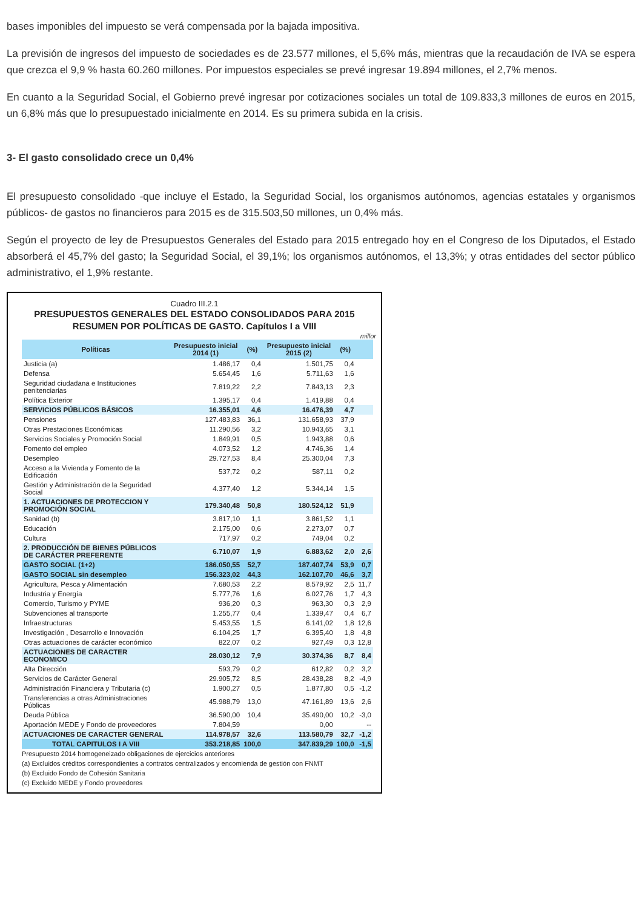bases imponibles del impuesto se verá compensada por la bajada impositiva.
La previsión de ingresos del impuesto de sociedades es de 23.577 millones, el 5,6% más, mientras que la recaudación de IVA se espera que crezca el 9,9 % hasta 60.260 millones. Por impuestos especiales se prevé ingresar 19.894 millones, el 2,7% menos.
En cuanto a la Seguridad Social, el Gobierno prevé ingresar por cotizaciones sociales un total de 109.833,3 millones de euros en 2015, un 6,8% más que lo presupuestado inicialmente en 2014. Es su primera subida en la crisis.
3- El gasto consolidado crece un 0,4%
El presupuesto consolidado -que incluye el Estado, la Seguridad Social, los organismos autónomos, agencias estatales y organismos públicos- de gastos no financieros para 2015 es de 315.503,50 millones, un 0,4% más.
Según el proyecto de ley de Presupuestos Generales del Estado para 2015 entregado hoy en el Congreso de los Diputados, el Estado absorberá el 45,7% del gasto; la Seguridad Social, el 39,1%; los organismos autónomos, el 13,3%; y otras entidades del sector público administrativo, el 1,9% restante.
Cuadro III.2.1
PRESUPUESTOS GENERALES DEL ESTADO CONSOLIDADOS PARA 2015
RESUMEN POR POLÍTICAS DE GASTO. Capítulos I a VIII
millor
| Políticas | Presupuesto inicial 2014 (1) | (%) | Presupuesto inicial 2015 (2) | (%) | |
| --- | --- | --- | --- | --- | --- |
| Justicia (a) | 1.486,17 | 0,4 | 1.501,75 | 0,4 | |
| Defensa | 5.654,45 | 1,6 | 5.711,63 | 1,6 | |
| Seguridad ciudadana e Instituciones penitenciarias | 7.819,22 | 2,2 | 7.843,13 | 2,3 | |
| Política Exterior | 1.395,17 | 0,4 | 1.419,88 | 0,4 | |
| SERVICIOS PÚBLICOS BÁSICOS | 16.355,01 | 4,6 | 16.476,39 | 4,7 | |
| Pensiones | 127.483,83 | 36,1 | 131.658,93 | 37,9 | |
| Otras Prestaciones Económicas | 11.290,56 | 3,2 | 10.943,65 | 3,1 | |
| Servicios Sociales y Promoción Social | 1.849,91 | 0,5 | 1.943,88 | 0,6 | |
| Fomento del empleo | 4.073,52 | 1,2 | 4.746,36 | 1,4 | |
| Desempleo | 29.727,53 | 8,4 | 25.300,04 | 7,3 | |
| Acceso a la Vivienda y Fomento de la Edificación | 537,72 | 0,2 | 587,11 | 0,2 | |
| Gestión y Administración de la Seguridad Social | 4.377,40 | 1,2 | 5.344,14 | 1,5 | |
| 1. ACTUACIONES DE PROTECCION Y PROMOCIÓN SOCIAL | 179.340,48 | 50,8 | 180.524,12 | 51,9 | |
| Sanidad (b) | 3.817,10 | 1,1 | 3.861,52 | 1,1 | |
| Educación | 2.175,00 | 0,6 | 2.273,07 | 0,7 | |
| Cultura | 717,97 | 0,2 | 749,04 | 0,2 | |
| 2. PRODUCCIÓN DE BIENES PÚBLICOS DE CARÁCTER PREFERENTE | 6.710,07 | 1,9 | 6.883,62 | 2,0 | 2,6 |
| GASTO SOCIAL (1+2) | 186.050,55 | 52,7 | 187.407,74 | 53,9 | 0,7 |
| GASTO SOCIAL sin desempleo | 156.323,02 | 44,3 | 162.107,70 | 46,6 | 3,7 |
| Agricultura, Pesca y Alimentación | 7.680,53 | 2,2 | 8.579,92 | 2,5 | 11,7 |
| Industria y Energía | 5.777,76 | 1,6 | 6.027,76 | 1,7 | 4,3 |
| Comercio, Turismo y PYME | 936,20 | 0,3 | 963,30 | 0,3 | 2,9 |
| Subvenciones al transporte | 1.255,77 | 0,4 | 1.339,47 | 0,4 | 6,7 |
| Infraestructuras | 5.453,55 | 1,5 | 6.141,02 | 1,8 | 12,6 |
| Investigación , Desarrollo e Innovación | 6.104,25 | 1,7 | 6.395,40 | 1,8 | 4,8 |
| Otras actuaciones de carácter económico | 822,07 | 0,2 | 927,49 | 0,3 | 12,8 |
| ACTUACIONES DE CARACTER ECONOMICO | 28.030,12 | 7,9 | 30.374,36 | 8,7 | 8,4 |
| Alta Dirección | 593,79 | 0,2 | 612,82 | 0,2 | 3,2 |
| Servicios de Carácter General | 29.905,72 | 8,5 | 28.438,28 | 8,2 | -4,9 |
| Administración Financiera y Tributaria (c) | 1.900,27 | 0,5 | 1.877,80 | 0,5 | -1,2 |
| Transferencias a otras Administraciones Públicas | 45.988,79 | 13,0 | 47.161,89 | 13,6 | 2,6 |
| Deuda Pública | 36.590,00 | 10,4 | 35.490,00 | 10,2 | -3,0 |
| Aportación MEDE y Fondo de proveedores | 7.804,59 | | 0,00 | | -- |
| ACTUACIONES DE CARACTER GENERAL | 114.978,57 | 32,6 | 113.580,79 | 32,7 | -1,2 |
| TOTAL CAPITULOS I A VIII | 353.218,85 | 100,0 | 347.839,29 | 100,0 | -1,5 |
Presupuesto 2014 homogeneizado obligaciones de ejercicios anteriores
(a) Excluidos créditos correspondientes a contratos centralizados y encomienda de gestión con FNMT
(b) Excluido Fondo de Cohesión Sanitaria
(c) Excluido MEDE y Fondo proveedores